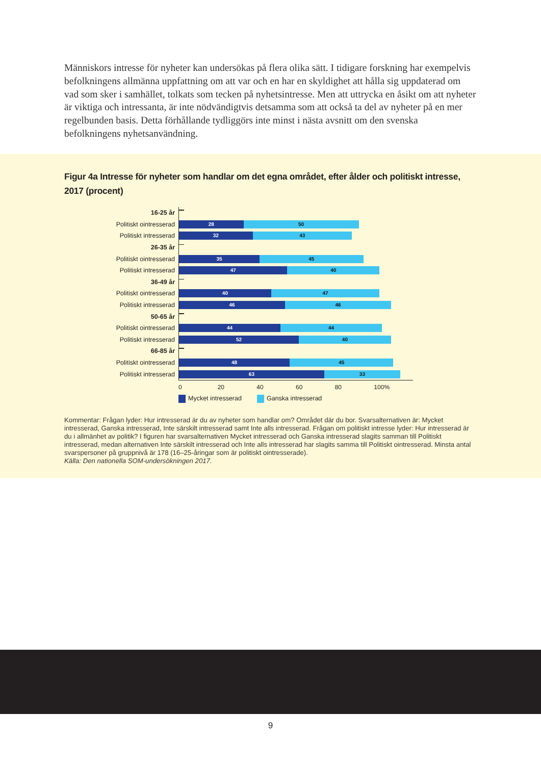Människors intresse för nyheter kan undersökas på flera olika sätt. I tidigare forskning har exempel­vis befolkningens allmänna uppfattning om att var och en har en skyldighet att hålla sig uppdaterad om vad som sker i samhället, tolkats som tecken på nyhetsintresse. Men att uttrycka en åsikt om att nyheter är viktiga och intressanta, är inte nödvändigtvis detsamma som att också ta del av nyheter på en mer regelbunden basis. Detta förhållande tydliggörs inte minst i nästa avsnitt om den svenska befolkningens nyhetsanvändning.
Figur 4a Intresse för nyheter som handlar om det egna området, efter ålder och politiskt intresse, 2017 (procent)
16-25 år
Politiskt ointresserad
28 50
Politiskt intresserad
32 43
26-35 år
Politiskt ointresserad
35 45
Politiskt intresserad
47 40
36-49 år
Politiskt ointresserad
40 47
Politiskt intresserad
46 46
50-65 år
Politiskt ointresserad
44 44
Politiskt intresserad
52 40
66-85 år
Politiskt ointresserad
48 45
Politiskt intresserad
63 33
0 20 40 60 80 100%
Mycket intresserad Ganska intresserad
Kommentar: Frågan lyder: Hur intresserad är du av nyheter som handlar om? Området där du bor. Svarsalternativen är: Mycket intresserad, Ganska intresserad, Inte särskilt intresserad samt Inte alls intresserad. Frågan om politiskt intresse lyder: Hur intresserad är du i allmänhet av politik? I figuren har svarsalternativen Mycket intresserad och Ganska intresserad slagits samman till Politiskt intresserad, medan alternativen Inte särskilt intresserad och Inte alls intresserad har slagits samma till Politiskt ointresserad. Minsta antal svarspersoner på gruppnivå är 178 (16–25-åringar som är politiskt ointresserade).
Källa: Den nationella SOM-undersökningen 2017.
9